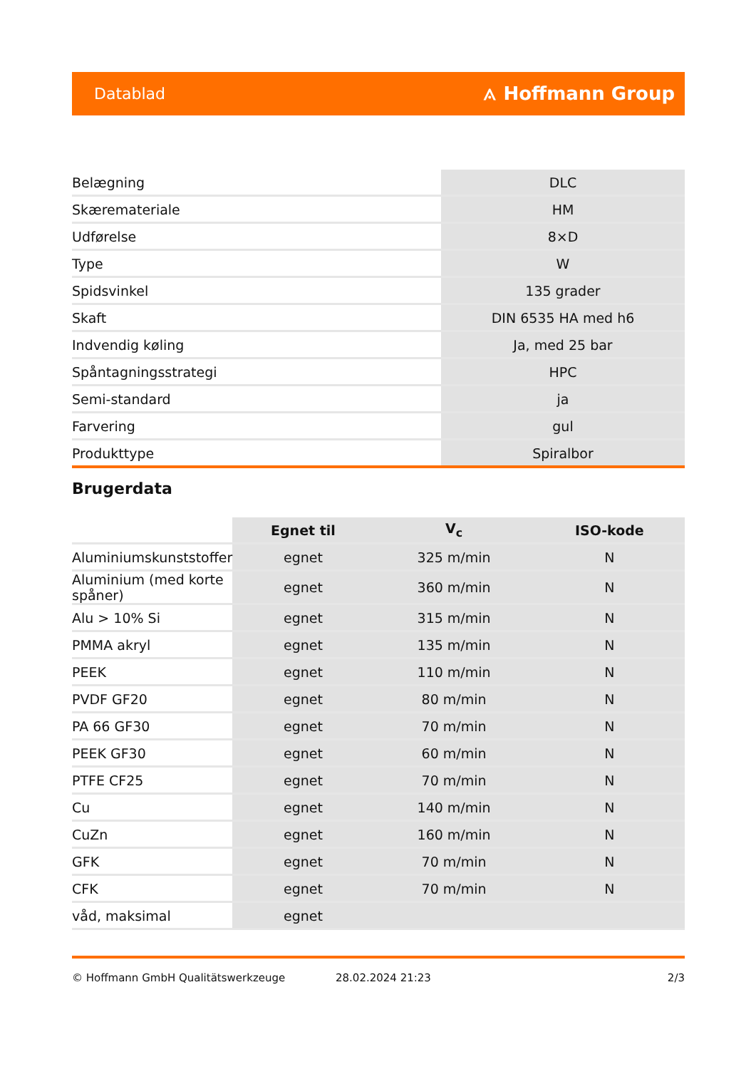Datablad ⟑ Hoffmann Group
| Belægning | DLC |
| Skæremateriale | HM |
| Udførelse | 8×D |
| Type | W |
| Spidsvinkel | 135 grader |
| Skaft | DIN 6535 HA med h6 |
| Indvendig køling | Ja, med 25 bar |
| Spåntagningsstrategi | HPC |
| Semi-standard | ja |
| Farvering | gul |
| Produkttype | Spiralbor |
Brugerdata
| | Egnet til | V<sub>c</sub> | ISO-kode |
| --- | --- | --- | --- |
| Aluminiumskunststoffer | egnet | 325 m/min | N |
| Aluminium (med korte spåner) | egnet | 360 m/min | N |
| Alu > 10% Si | egnet | 315 m/min | N |
| PMMA akryl | egnet | 135 m/min | N |
| PEEK | egnet | 110 m/min | N |
| PVDF GF20 | egnet | 80 m/min | N |
| PA 66 GF30 | egnet | 70 m/min | N |
| PEEK GF30 | egnet | 60 m/min | N |
| PTFE CF25 | egnet | 70 m/min | N |
| Cu | egnet | 140 m/min | N |
| CuZn | egnet | 160 m/min | N |
| GFK | egnet | 70 m/min | N |
| CFK | egnet | 70 m/min | N |
| våd, maksimal | egnet | | |
© Hoffmann GmbH Qualitätswerkzeuge 28.02.2024 21:23 2/3